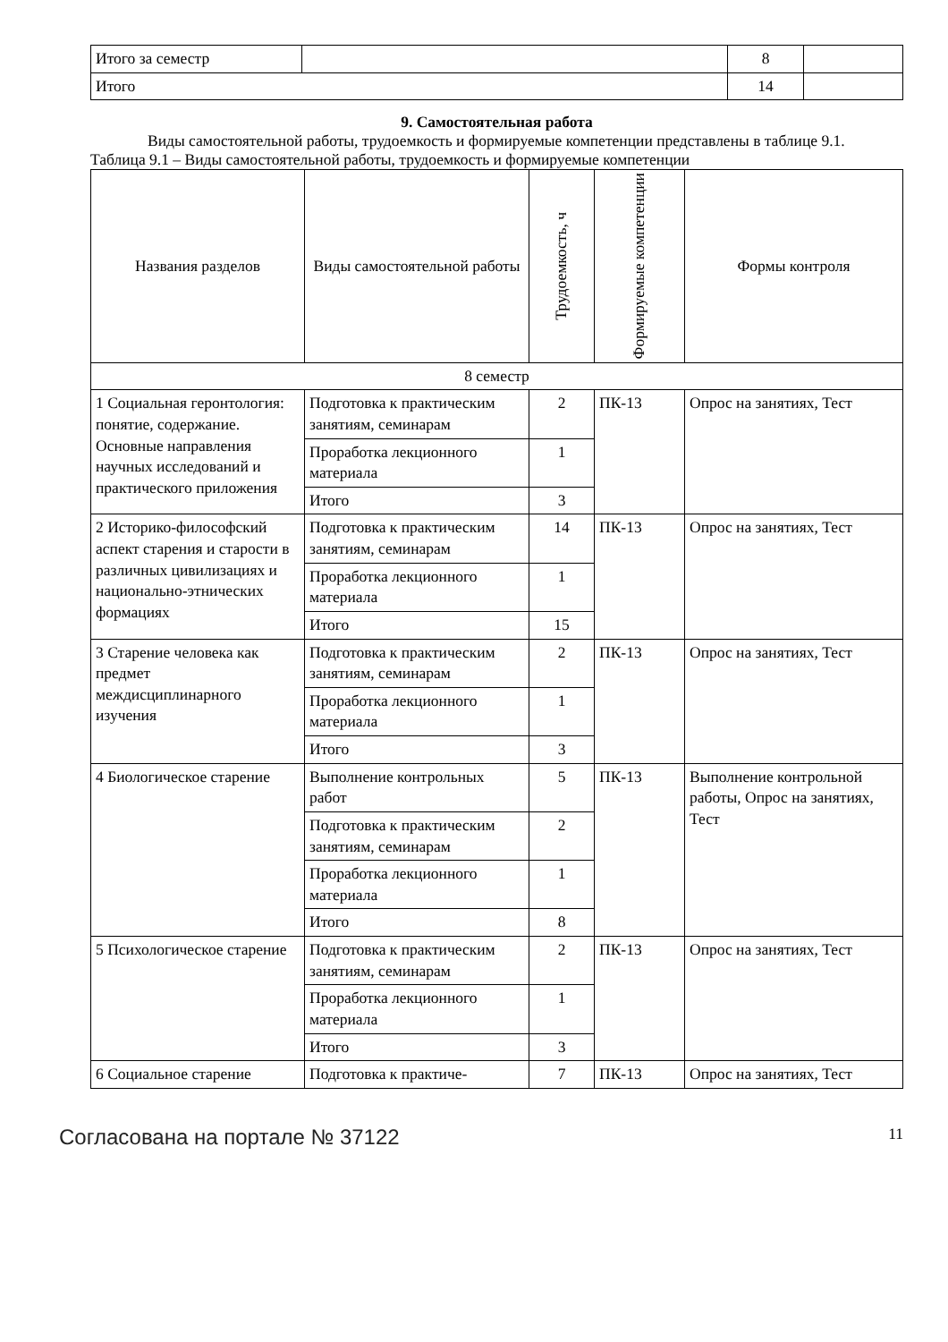| Итого за семестр | | 8 | |
| Итого | | 14 | |
9. Самостоятельная работа
Виды самостоятельной работы, трудоемкость и формируемые компетенции представлены в таблице 9.1.
Таблица 9.1 – Виды самостоятельной работы, трудоемкость и формируемые компетенции
| Названия разделов | Виды самостоятельной работы | Трудоемкость, ч | Формируемые компетенции | Формы контроля |
| --- | --- | --- | --- | --- |
| 8 семестр | | | | |
| 1 Социальная геронтология: понятие, содержание. Основные направления научных исследований и практического приложения | Подготовка к практическим занятиям, семинарам | 2 | ПК-13 | Опрос на занятиях, Тест |
| | Проработка лекционного материала | 1 | | |
| | Итого | 3 | | |
| 2 Историко-философский аспект старения и старости в различных цивилизациях и национально-этнических формациях | Подготовка к практическим занятиям, семинарам | 14 | ПК-13 | Опрос на занятиях, Тест |
| | Проработка лекционного материала | 1 | | |
| | Итого | 15 | | |
| 3 Старение человека как предмет междисциплинарного изучения | Подготовка к практическим занятиям, семинарам | 2 | ПК-13 | Опрос на занятиях, Тест |
| | Проработка лекционного материала | 1 | | |
| | Итого | 3 | | |
| 4 Биологическое старение | Выполнение контрольных работ | 5 | ПК-13 | Выполнение контрольной работы, Опрос на занятиях, Тест |
| | Подготовка к практическим занятиям, семинарам | 2 | | |
| | Проработка лекционного материала | 1 | | |
| | Итого | 8 | | |
| 5 Психологическое старение | Подготовка к практическим занятиям, семинарам | 2 | ПК-13 | Опрос на занятиях, Тест |
| | Проработка лекционного материала | 1 | | |
| | Итого | 3 | | |
| 6 Социальное старение | Подготовка к практиче- | 7 | ПК-13 | Опрос на занятиях, Тест |
Согласована на портале № 37122 11